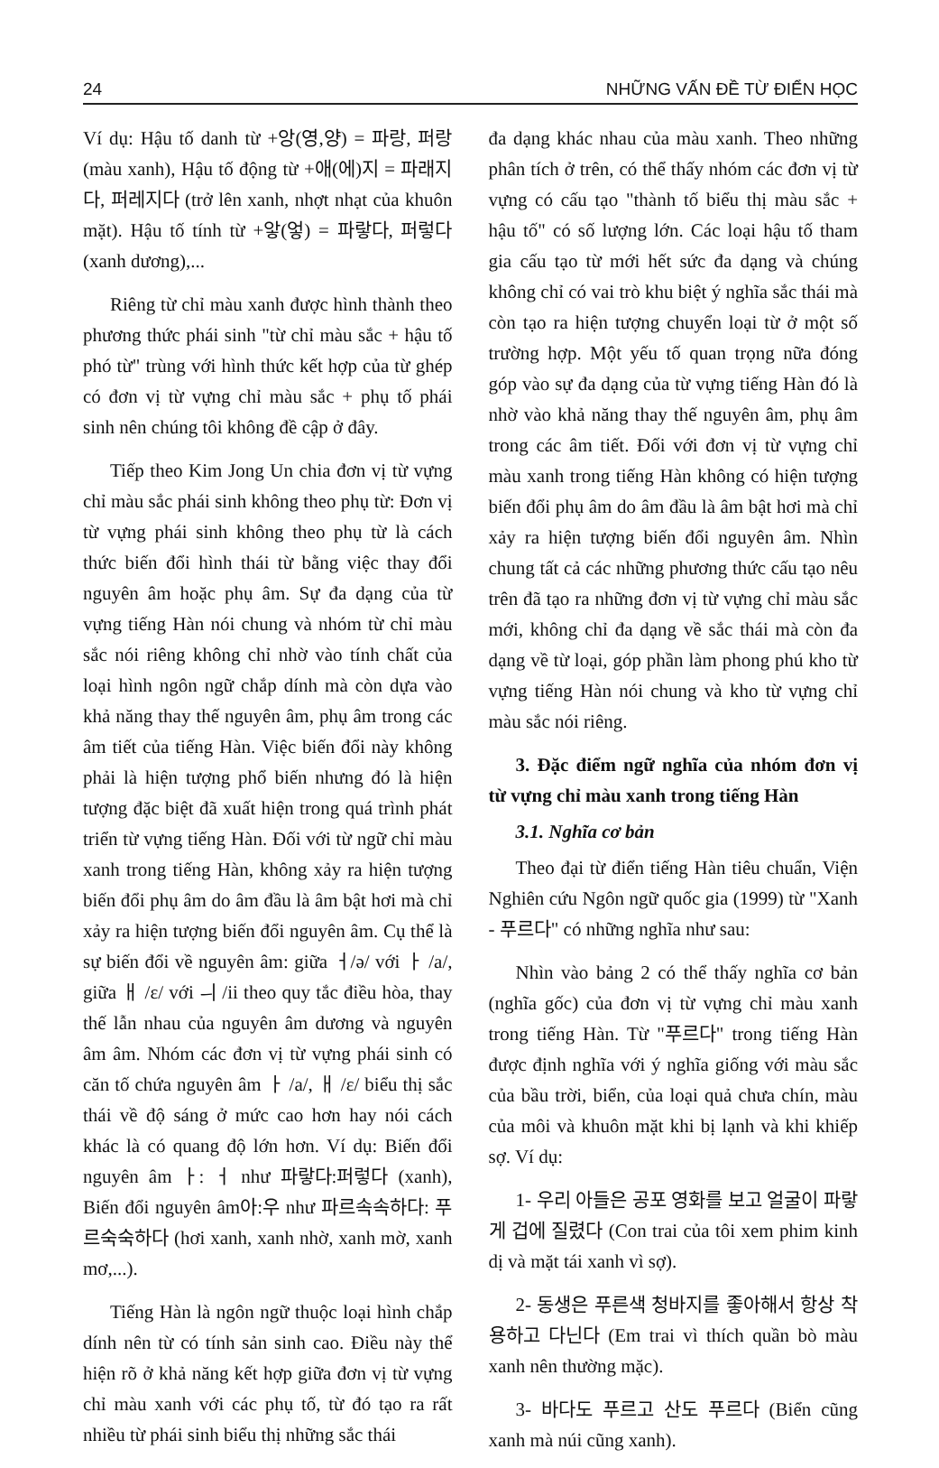24 NHỮNG VẤN ĐỀ TỪ ĐIỂN HỌC
Ví dụ: Hậu tố danh từ +앙(영,양) = 파랑, 퍼랑 (màu xanh), Hậu tố động từ +애(에)지 = 파래지다, 퍼레지다 (trở lên xanh, nhợt nhạt của khuôn mặt). Hậu tố tính từ +앟(엏) = 파랗다, 퍼렇다 (xanh dương),...
Riêng từ chỉ màu xanh được hình thành theo phương thức phái sinh "từ chỉ màu sắc + hậu tố phó từ" trùng với hình thức kết hợp của từ ghép có đơn vị từ vựng chỉ màu sắc + phụ tố phái sinh nên chúng tôi không đề cập ở đây.
Tiếp theo Kim Jong Un chia đơn vị từ vựng chỉ màu sắc phái sinh không theo phụ từ: Đơn vị từ vựng phái sinh không theo phụ từ là cách thức biến đổi hình thái từ bằng việc thay đổi nguyên âm hoặc phụ âm. Sự đa dạng của từ vựng tiếng Hàn nói chung và nhóm từ chỉ màu sắc nói riêng không chỉ nhờ vào tính chất của loại hình ngôn ngữ chắp dính mà còn dựa vào khả năng thay thế nguyên âm, phụ âm trong các âm tiết của tiếng Hàn. Việc biến đổi này không phải là hiện tượng phổ biến nhưng đó là hiện tượng đặc biệt đã xuất hiện trong quá trình phát triển từ vựng tiếng Hàn. Đối với từ ngữ chỉ màu xanh trong tiếng Hàn, không xảy ra hiện tượng biến đổi phụ âm do âm đầu là âm bật hơi mà chỉ xảy ra hiện tượng biến đổi nguyên âm. Cụ thể là sự biến đổi về nguyên âm: giữa ㅓ/ə/ với ㅏ /a/, giữa ㅐ /ε/ với ㅢ /ii theo quy tắc điều hòa, thay thế lẫn nhau của nguyên âm dương và nguyên âm âm. Nhóm các đơn vị từ vựng phái sinh có căn tố chứa nguyên âm ㅏ /a/, ㅐ /ε/ biểu thị sắc thái về độ sáng ở mức cao hơn hay nói cách khác là có quang độ lớn hơn. Ví dụ: Biến đổi nguyên âm ㅏ: ㅓ như 파랗다:퍼렇다 (xanh), Biến đổi nguyên âm아:우 như 파르속속하다: 푸르숙숙하다 (hơi xanh, xanh nhờ, xanh mờ, xanh mơ,...).
Tiếng Hàn là ngôn ngữ thuộc loại hình chắp dính nên từ có tính sản sinh cao. Điều này thể hiện rõ ở khả năng kết hợp giữa đơn vị từ vựng chỉ màu xanh với các phụ tố, từ đó tạo ra rất nhiều từ phái sinh biểu thị những sắc thái
đa dạng khác nhau của màu xanh. Theo những phân tích ở trên, có thể thấy nhóm các đơn vị từ vựng có cấu tạo "thành tố biểu thị màu sắc + hậu tố" có số lượng lớn. Các loại hậu tố tham gia cấu tạo từ mới hết sức đa dạng và chúng không chỉ có vai trò khu biệt ý nghĩa sắc thái mà còn tạo ra hiện tượng chuyển loại từ ở một số trường hợp. Một yếu tố quan trọng nữa đóng góp vào sự đa dạng của từ vựng tiếng Hàn đó là nhờ vào khả năng thay thế nguyên âm, phụ âm trong các âm tiết. Đối với đơn vị từ vựng chỉ màu xanh trong tiếng Hàn không có hiện tượng biến đổi phụ âm do âm đầu là âm bật hơi mà chỉ xảy ra hiện tượng biến đổi nguyên âm. Nhìn chung tất cả các những phương thức cấu tạo nêu trên đã tạo ra những đơn vị từ vựng chỉ màu sắc mới, không chỉ đa dạng về sắc thái mà còn đa dạng về từ loại, góp phần làm phong phú kho từ vựng tiếng Hàn nói chung và kho từ vựng chỉ màu sắc nói riêng.
3. Đặc điểm ngữ nghĩa của nhóm đơn vị từ vựng chỉ màu xanh trong tiếng Hàn
3.1. Nghĩa cơ bản
Theo đại từ điển tiếng Hàn tiêu chuẩn, Viện Nghiên cứu Ngôn ngữ quốc gia (1999) từ "Xanh - 푸르다" có những nghĩa như sau:
Nhìn vào bảng 2 có thể thấy nghĩa cơ bản (nghĩa gốc) của đơn vị từ vựng chỉ màu xanh trong tiếng Hàn. Từ "푸르다" trong tiếng Hàn được định nghĩa với ý nghĩa giống với màu sắc của bầu trời, biển, của loại quả chưa chín, màu của môi và khuôn mặt khi bị lạnh và khi khiếp sợ. Ví dụ:
1- 우리 아들은 공포 영화를 보고 얼굴이 파랗게 겁에 질렸다 (Con trai của tôi xem phim kinh dị và mặt tái xanh vì sợ).
2- 동생은 푸른색 청바지를 좋아해서 항상 착용하고 다닌다 (Em trai vì thích quần bò màu xanh nên thường mặc).
3- 바다도 푸르고 산도 푸르다 (Biển cũng xanh mà núi cũng xanh).